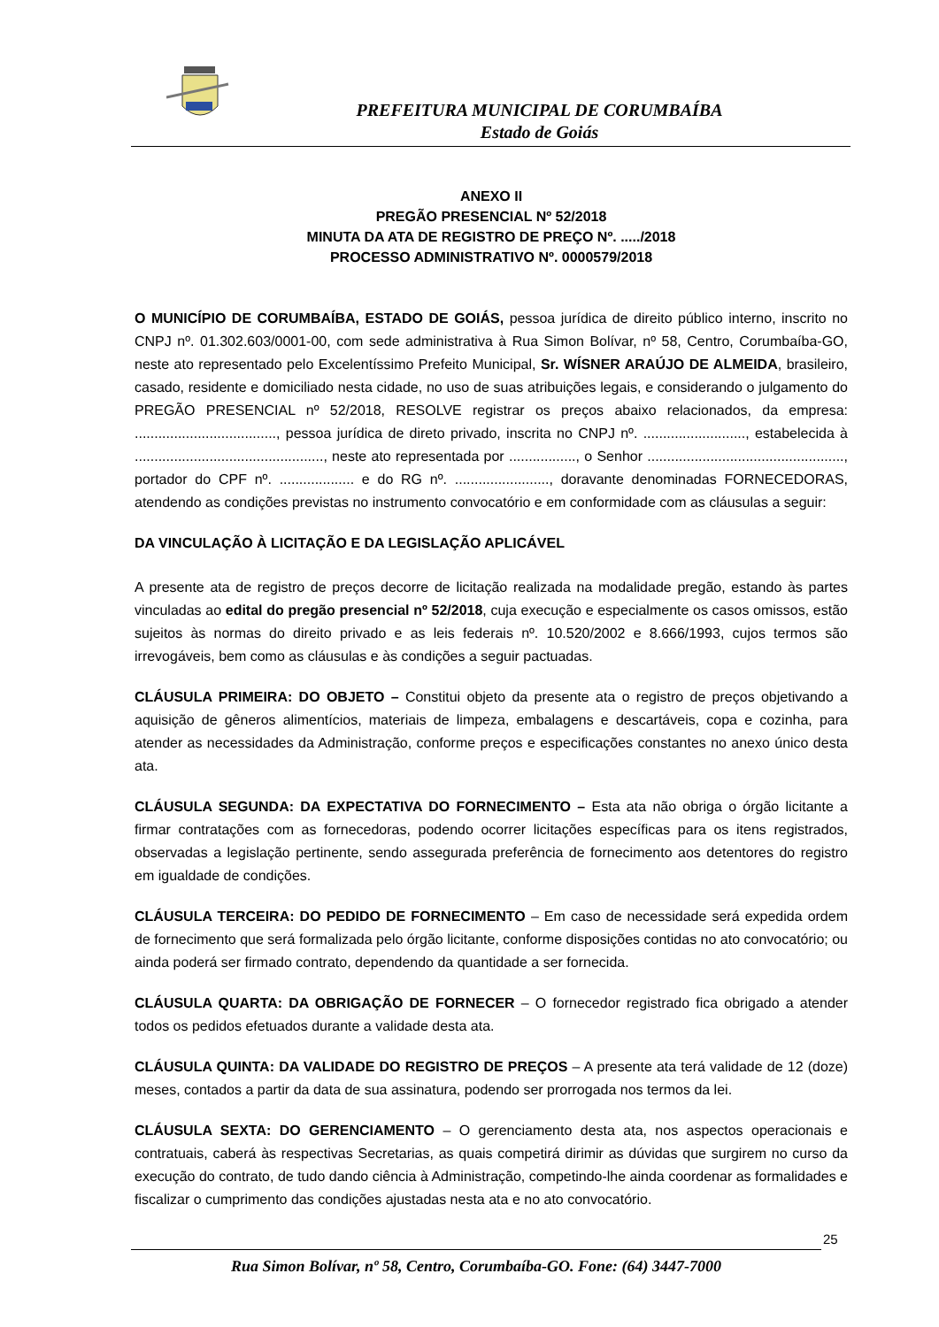PREFEITURA MUNICIPAL DE CORUMBAÍBA
Estado de Goiás
ANEXO II
PREGÃO PRESENCIAL Nº 52/2018
MINUTA DA ATA DE REGISTRO DE PREÇO Nº. ...../2018
PROCESSO ADMINISTRATIVO Nº. 0000579/2018
O MUNICÍPIO DE CORUMBAÍBA, ESTADO DE GOIÁS, pessoa jurídica de direito público interno, inscrito no CNPJ nº. 01.302.603/0001-00, com sede administrativa à Rua Simon Bolívar, nº 58, Centro, Corumbaíba-GO, neste ato representado pelo Excelentíssimo Prefeito Municipal, Sr. WÍSNER ARAÚJO DE ALMEIDA, brasileiro, casado, residente e domiciliado nesta cidade, no uso de suas atribuições legais, e considerando o julgamento do PREGÃO PRESENCIAL nº 52/2018, RESOLVE registrar os preços abaixo relacionados, da empresa: ...................................., pessoa jurídica de direto privado, inscrita no CNPJ nº. .........................., estabelecida à ................................................, neste ato representada por ................., o Senhor .................................................., portador do CPF nº. ................... e do RG nº. ........................, doravante denominadas FORNECEDORAS, atendendo as condições previstas no instrumento convocatório e em conformidade com as cláusulas a seguir:
DA VINCULAÇÃO À LICITAÇÃO E DA LEGISLAÇÃO APLICÁVEL
A presente ata de registro de preços decorre de licitação realizada na modalidade pregão, estando às partes vinculadas ao edital do pregão presencial nº 52/2018, cuja execução e especialmente os casos omissos, estão sujeitos às normas do direito privado e as leis federais nº. 10.520/2002 e 8.666/1993, cujos termos são irrevogáveis, bem como as cláusulas e às condições a seguir pactuadas.
CLÁUSULA PRIMEIRA: DO OBJETO – Constitui objeto da presente ata o registro de preços objetivando a aquisição de gêneros alimentícios, materiais de limpeza, embalagens e descartáveis, copa e cozinha, para atender as necessidades da Administração, conforme preços e especificações constantes no anexo único desta ata.
CLÁUSULA SEGUNDA: DA EXPECTATIVA DO FORNECIMENTO – Esta ata não obriga o órgão licitante a firmar contratações com as fornecedoras, podendo ocorrer licitações específicas para os itens registrados, observadas a legislação pertinente, sendo assegurada preferência de fornecimento aos detentores do registro em igualdade de condições.
CLÁUSULA TERCEIRA: DO PEDIDO DE FORNECIMENTO – Em caso de necessidade será expedida ordem de fornecimento que será formalizada pelo órgão licitante, conforme disposições contidas no ato convocatório; ou ainda poderá ser firmado contrato, dependendo da quantidade a ser fornecida.
CLÁUSULA QUARTA: DA OBRIGAÇÃO DE FORNECER – O fornecedor registrado fica obrigado a atender todos os pedidos efetuados durante a validade desta ata.
CLÁUSULA QUINTA: DA VALIDADE DO REGISTRO DE PREÇOS – A presente ata terá validade de 12 (doze) meses, contados a partir da data de sua assinatura, podendo ser prorrogada nos termos da lei.
CLÁUSULA SEXTA: DO GERENCIAMENTO – O gerenciamento desta ata, nos aspectos operacionais e contratuais, caberá às respectivas Secretarias, as quais competirá dirimir as dúvidas que surgirem no curso da execução do contrato, de tudo dando ciência à Administração, competindo-lhe ainda coordenar as formalidades e fiscalizar o cumprimento das condições ajustadas nesta ata e no ato convocatório.
25
Rua Simon Bolívar, nº 58, Centro, Corumbaíba-GO. Fone: (64) 3447-7000